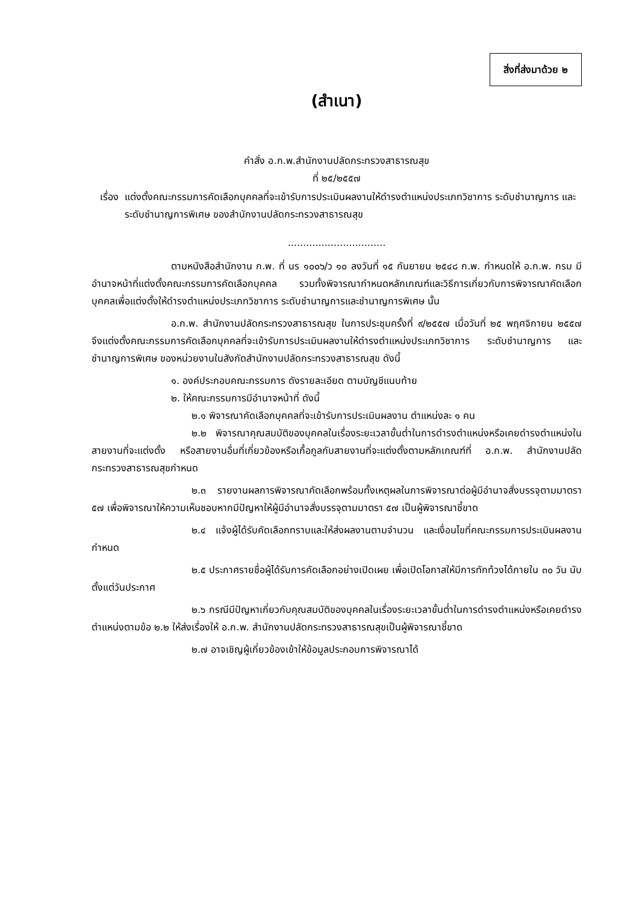สิ่งที่ส่งมาด้วย ๒
(สำเนา)
คำสั่ง อ.ก.พ.สำนักงานปลัดกระทรวงสาธารณสุข
ที่ ๒๕/๒๕๕๗
เรื่อง แต่งตั้งคณะกรรมการคัดเลือกบุคคลที่จะเข้ารับการประเมินผลงานให้ดำรงตำแหน่งประเภทวิชาการ ระดับชำนาญการ และระดับชำนาญการพิเศษ ของสำนักงานปลัดกระทรวงสาธารณสุข
................................
ตามหนังสือสำนักงาน ก.พ. ที่ นร ๑๐๐๖/ว ๑๐ ลงวันที่ ๑๕ กันยายน ๒๕๔๘ ก.พ. กำหนดให้ อ.ก.พ. กรม มีอำนาจหน้าที่แต่งตั้งคณะกรรมการคัดเลือกบุคคล รวมทั้งพิจารณากำหนดหลักเกณฑ์และวิธีการเกี่ยวกับการพิจารณาคัดเลือกบุคคลเพื่อแต่งตั้งให้ดำรงตำแหน่งประเภทวิชาการ ระดับชำนาญการและชำนาญการพิเศษ นั้น
อ.ก.พ. สำนักงานปลัดกระทรวงสาธารณสุข ในการประชุมครั้งที่ ๙/๒๕๕๗ เมื่อวันที่ ๒๕ พฤศจิกายน ๒๕๕๗ จึงแต่งตั้งคณะกรรมการคัดเลือกบุคคลที่จะเข้ารับการประเมินผลงานให้ดำรงตำแหน่งประเภทวิชาการ ระดับชำนาญการ และชำนาญการพิเศษ ของหน่วยงานในสังกัดสำนักงานปลัดกระทรวงสาธารณสุข ดังนี้
๑. องค์ประกอบคณะกรรมการ ดังรายละเอียด ตามบัญชีแนบท้าย
๒. ให้คณะกรรมการมีอำนาจหน้าที่ ดังนี้
๒.๑ พิจารณาคัดเลือกบุคคลที่จะเข้ารับการประเมินผลงาน ตำแหน่งละ ๑ คน
๒.๒ พิจารณาคุณสมบัติของบุคคลในเรื่องระยะเวลาขั้นต่ำในการดำรงตำแหน่งหรือเคยดำรงตำแหน่งในสายงานที่จะแต่งตั้ง หรือสายงานอื่นที่เกี่ยวข้องหรือเกื้อกูลกับสายงานที่จะแต่งตั้งตามหลักเกณฑ์ที่ อ.ก.พ. สำนักงานปลัดกระทรวงสาธารณสุขกำหนด
๒.๓ รายงานผลการพิจารณาคัดเลือกพร้อมทั้งเหตุผลในการพิจารณาต่อผู้มีอำนาจสั่งบรรจุตามมาตรา ๕๗ เพื่อพิจารณาให้ความเห็นชอบหากมีปัญหาให้ผู้มีอำนาจสั่งบรรจุตามมาตรา ๕๗ เป็นผู้พิจารณาชี้ขาด
๒.๔ แจ้งผู้ได้รับคัดเลือกทราบและให้ส่งผลงานตามจำนวน และเงื่อนไขที่คณะกรรมการประเมินผลงานกำหนด
๒.๕ ประกาศรายชื่อผู้ได้รับการคัดเลือกอย่างเปิดเผย เพื่อเปิดโอกาสให้มีการทักท้วงได้ภายใน ๓๐ วัน นับตั้งแต่วันประกาศ
๒.๖ กรณีมีปัญหาเกี่ยวกับคุณสมบัติของบุคคลในเรื่องระยะเวลาขั้นต่ำในการดำรงตำแหน่งหรือเคยดำรงตำแหน่งตามข้อ ๒.๒ ให้ส่งเรื่องให้ อ.ก.พ. สำนักงานปลัดกระทรวงสาธารณสุขเป็นผู้พิจารณาชี้ขาด
๒.๗ อาจเชิญผู้เกี่ยวข้องเข้าให้ข้อมูลประกอบการพิจารณาได้